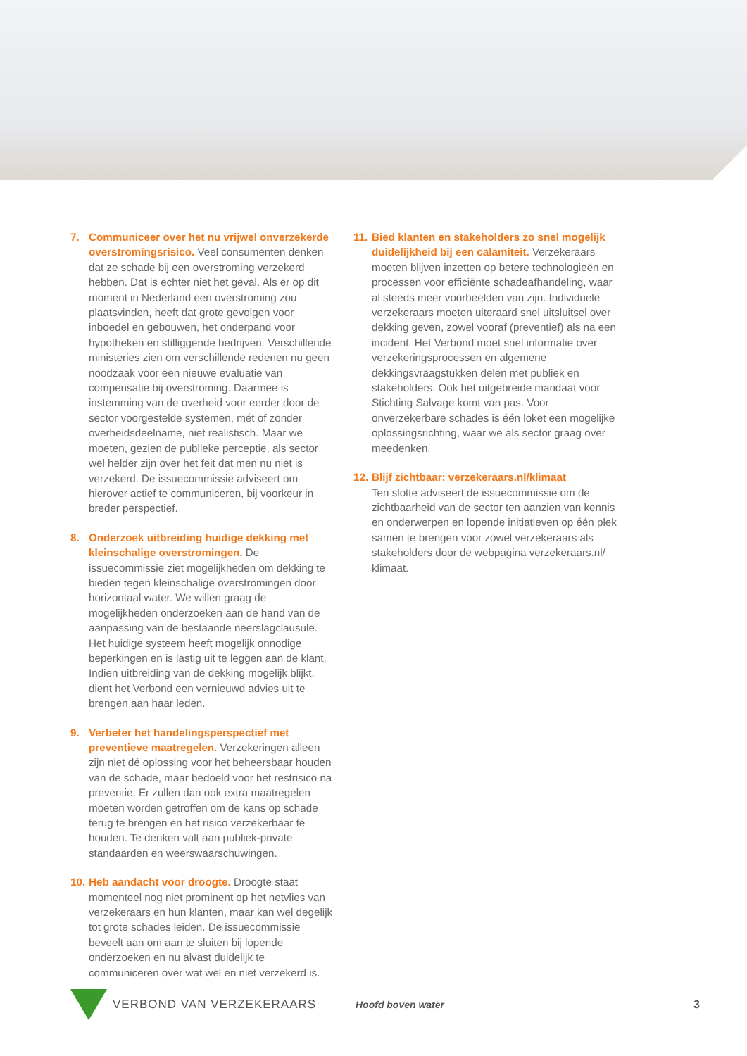7. Communiceer over het nu vrijwel onverzekerde overstromingsrisico. Veel consumenten denken dat ze schade bij een overstroming verzekerd hebben. Dat is echter niet het geval. Als er op dit moment in Nederland een overstroming zou plaatsvinden, heeft dat grote gevolgen voor inboedel en gebouwen, het onderpand voor hypotheken en stilliggende bedrijven. Verschillende ministeries zien om verschillende redenen nu geen noodzaak voor een nieuwe evaluatie van compensatie bij overstroming. Daarmee is instemming van de overheid voor eerder door de sector voorgestelde systemen, mét of zonder overheidsdeelname, niet realistisch. Maar we moeten, gezien de publieke perceptie, als sector wel helder zijn over het feit dat men nu niet is verzekerd. De issuecommissie adviseert om hierover actief te communiceren, bij voorkeur in breder perspectief.
8. Onderzoek uitbreiding huidige dekking met kleinschalige overstromingen. De issuecommissie ziet mogelijkheden om dekking te bieden tegen kleinschalige overstromingen door horizontaal water. We willen graag de mogelijkheden onderzoeken aan de hand van de aanpassing van de bestaande neerslagclausule. Het huidige systeem heeft mogelijk onnodige beperkingen en is lastig uit te leggen aan de klant. Indien uitbreiding van de dekking mogelijk blijkt, dient het Verbond een vernieuwd advies uit te brengen aan haar leden.
9. Verbeter het handelingsperspectief met preventieve maatregelen. Verzekeringen alleen zijn niet dé oplossing voor het beheersbaar houden van de schade, maar bedoeld voor het restrisico na preventie. Er zullen dan ook extra maatregelen moeten worden getroffen om de kans op schade terug te brengen en het risico verzekerbaar te houden. Te denken valt aan publiek-private standaarden en weerswaarschuwingen.
10.
Heb aandacht voor droogte. Droogte staat momenteel nog niet prominent op het netvlies van verzekeraars en hun klanten, maar kan wel degelijk tot grote schades leiden. De issuecommissie beveelt aan om aan te sluiten bij lopende onderzoeken en nu alvast duidelijk te communiceren over wat wel en niet verzekerd is.
11.
Bied klanten en stakeholders zo snel mogelijk duidelijkheid bij een calamiteit. Verzekeraars moeten blijven inzetten op betere technologieën en processen voor efficiënte schadeafhandeling, waar al steeds meer voorbeelden van zijn. Individuele verzekeraars moeten uiteraard snel uitsluitsel over dekking geven, zowel vooraf (preventief) als na een incident. Het Verbond moet snel informatie over verzekeringsprocessen en algemene dekkingsvraagstukken delen met publiek en stakeholders. Ook het uitgebreide mandaat voor Stichting Salvage komt van pas. Voor onverzekerbare schades is één loket een mogelijke oplossingsrichting, waar we als sector graag over meedenken.
12.
Blijf zichtbaar: verzekeraars.nl/klimaat
Ten slotte adviseert de issuecommissie om de zichtbaarheid van de sector ten aanzien van kennis en onderwerpen en lopende initiatieven op één plek samen te brengen voor zowel verzekeraars als stakeholders door de webpagina verzekeraars.nl/ klimaat.
VERBOND VAN VERZEKERAARS Hoofd boven water 3